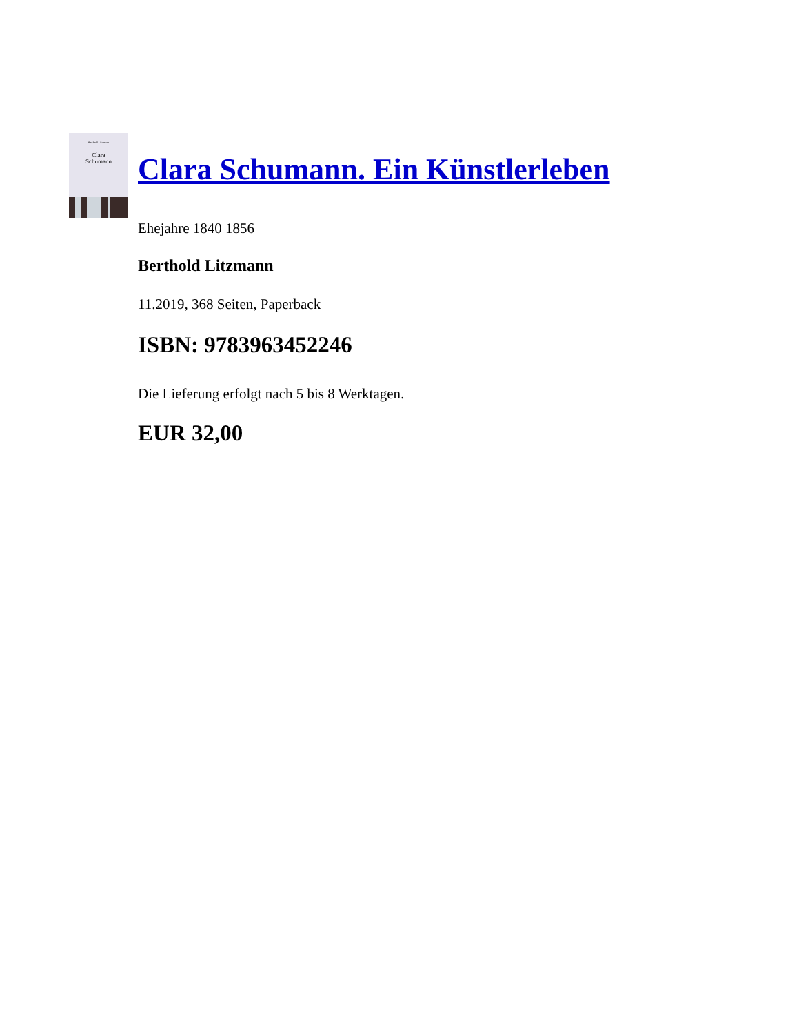Berthold Litzmann
Clara
Schumann
Clara Schumann. Ein Künstlerleben
Ehejahre 1840 1856
Berthold Litzmann
11.2019, 368 Seiten, Paperback
ISBN: 9783963452246
Die Lieferung erfolgt nach 5 bis 8 Werktagen.
EUR 32,00